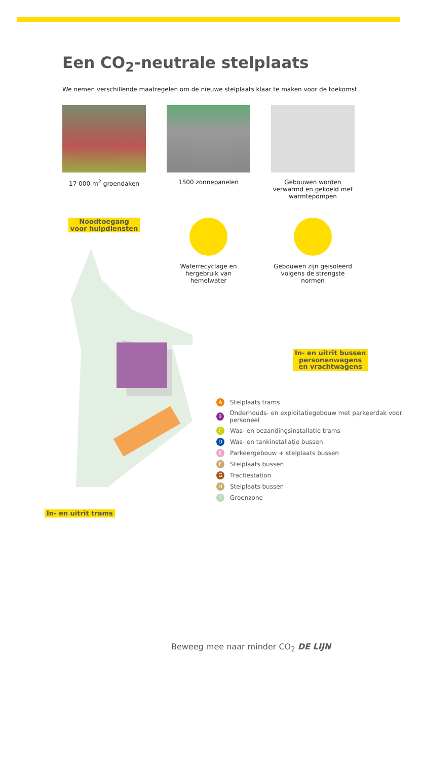Een CO<sub>2</sub>-neutrale stelplaats
We nemen verschillende maatregelen om de nieuwe stelplaats klaar te maken voor de toekomst.
17 000 m<sup>2</sup> groendaken 1500 zonnepanelen Gebouwen worden verwarmd en gekoeld met warmtepompen
Noodtoegang
voor hulpdiensten
Waterrecyclage en hergebruik van hemelwater
Gebouwen zijn geïsoleerd volgens de strengste normen
In- en uitrit bussen
personenwagens
en vrachtwagens
In- en uitrit trams
A Stelplaats trams
B Onderhouds- en exploitatiegebouw met parkeerdak voor personeel
C Was- en bezandingsinstallatie trams
D Was- en tankinstallatie bussen
E Parkeergebouw + stelplaats bussen
F Stelplaats bussen
G Tractiestation
H Stelplaats bussen
I Groenzone
Beweeg mee naar minder CO<sub>2</sub> DE LIJN